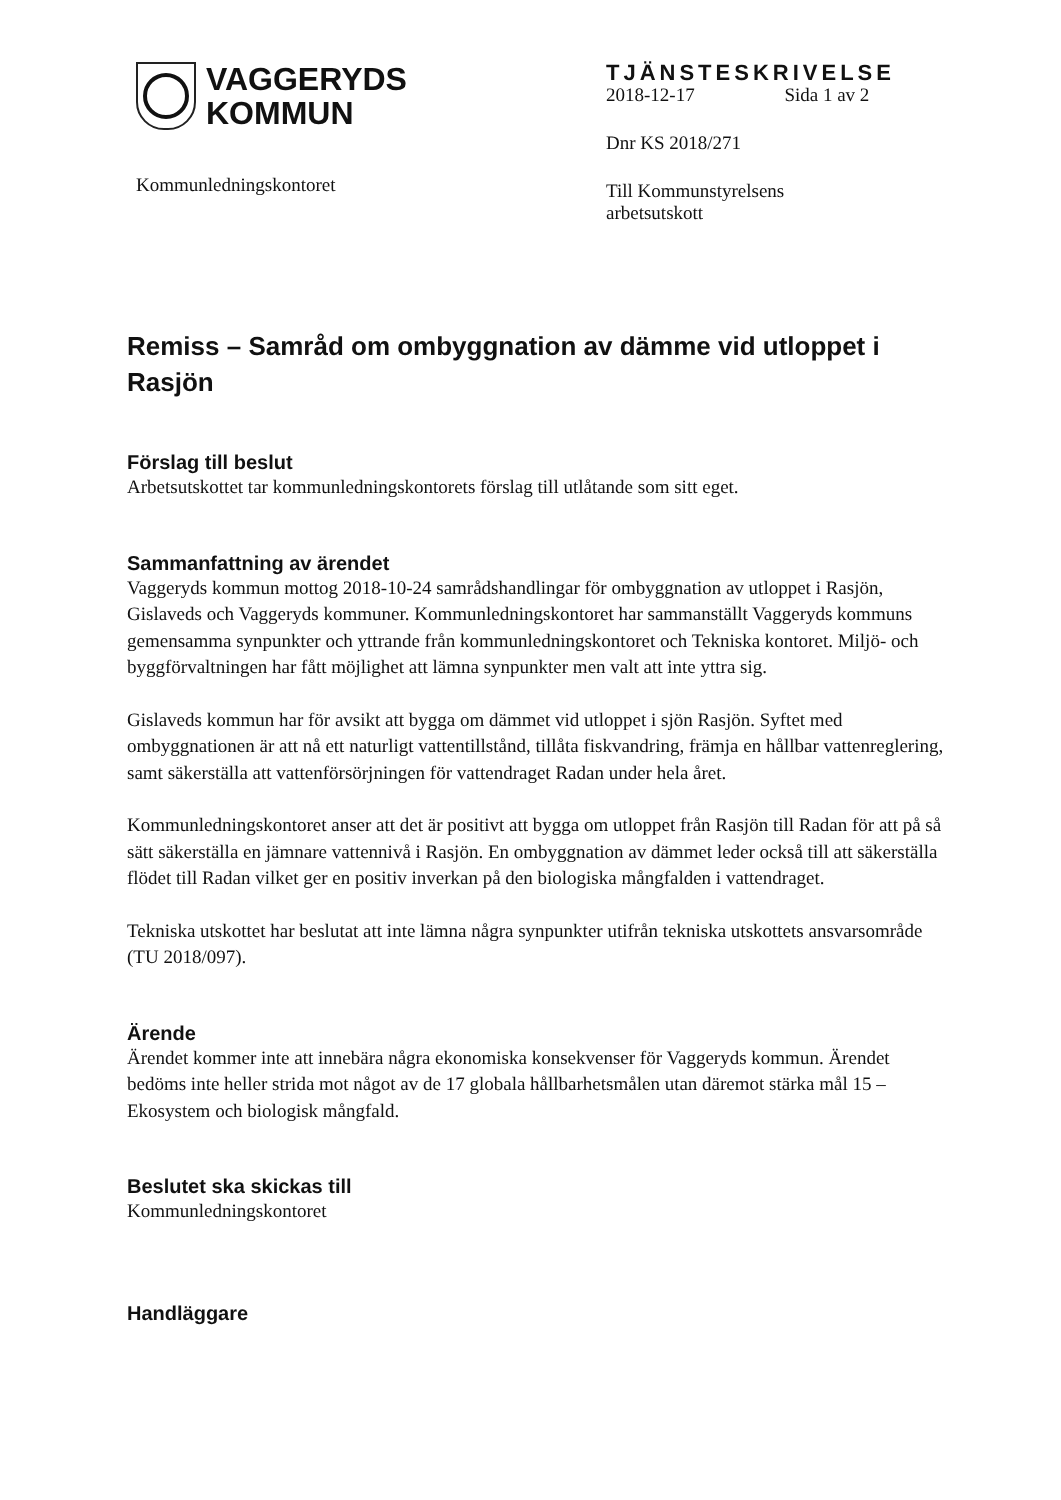VAGGERYDS
KOMMUN
Kommunledningskontoret
TJÄNSTESKRIVELSE
2018-12-17 Sida 1 av 2
Dnr KS 2018/271
Till Kommunstyrelsens
arbetsutskott
Remiss – Samråd om ombyggnation av dämme vid utloppet i Rasjön
Förslag till beslut
Arbetsutskottet tar kommunledningskontorets förslag till utlåtande som sitt eget.
Sammanfattning av ärendet
Vaggeryds kommun mottog 2018-10-24 samrådshandlingar för ombyggnation av utloppet i Rasjön, Gislaveds och Vaggeryds kommuner. Kommunledningskontoret har sammanställt Vaggeryds kommuns gemensamma synpunkter och yttrande från kommunledningskontoret och Tekniska kontoret. Miljö- och byggförvaltningen har fått möjlighet att lämna synpunkter men valt att inte yttra sig.
Gislaveds kommun har för avsikt att bygga om dämmet vid utloppet i sjön Rasjön. Syftet med ombyggnationen är att nå ett naturligt vattentillstånd, tillåta fiskvandring, främja en hållbar vattenreglering, samt säkerställa att vattenförsörjningen för vattendraget Radan under hela året.
Kommunledningskontoret anser att det är positivt att bygga om utloppet från Rasjön till Radan för att på så sätt säkerställa en jämnare vattennivå i Rasjön. En ombyggnation av dämmet leder också till att säkerställa flödet till Radan vilket ger en positiv inverkan på den biologiska mångfalden i vattendraget.
Tekniska utskottet har beslutat att inte lämna några synpunkter utifrån tekniska utskottets ansvarsområde (TU 2018/097).
Ärende
Ärendet kommer inte att innebära några ekonomiska konsekvenser för Vaggeryds kommun. Ärendet bedöms inte heller strida mot något av de 17 globala hållbarhetsmålen utan däremot stärka mål 15 – Ekosystem och biologisk mångfald.
Beslutet ska skickas till
Kommunledningskontoret
Handläggare